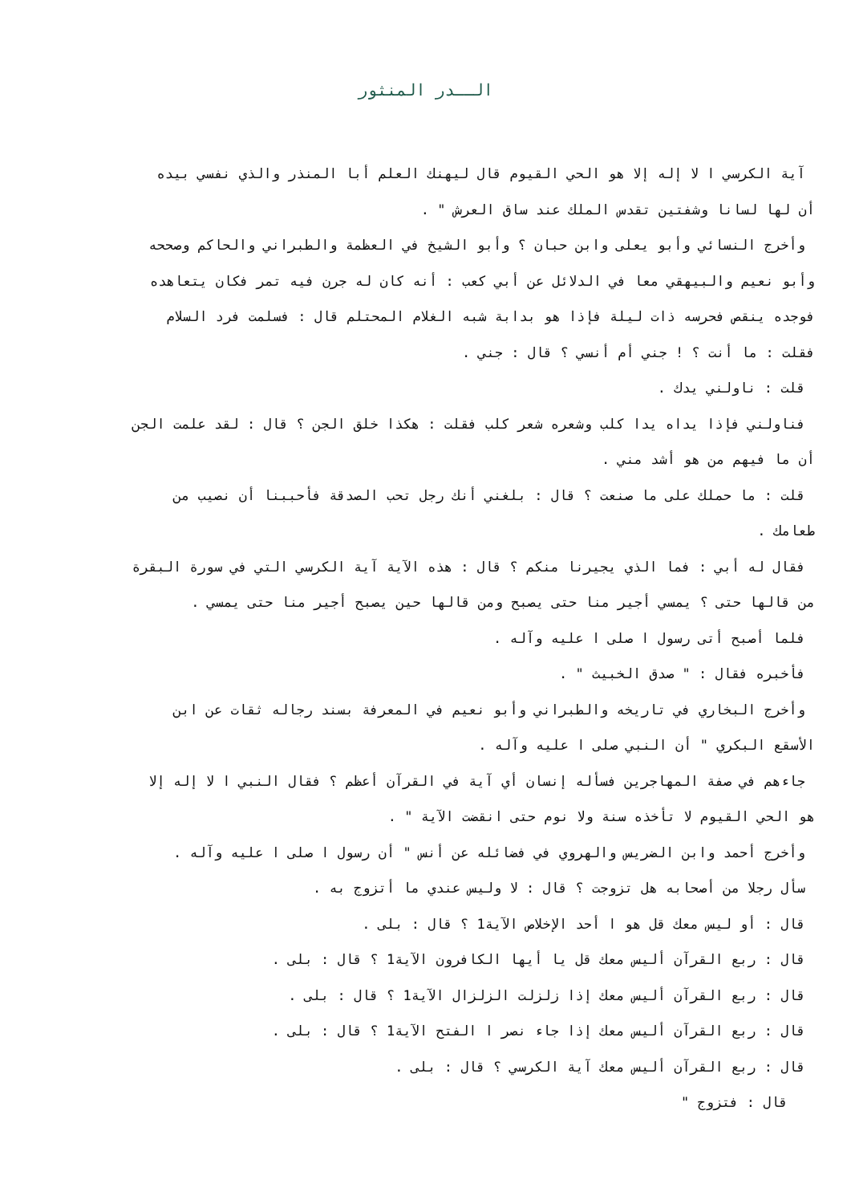الــدر المنثور
آية الكرسي ا لا إله إلا هو الحي القيوم قال ليهنك العلم أبا المنذر والذي نفسي بيده
أن لها لسانا وشفتين تقدس الملك عند ساق العرش " .
وأخرج النسائي وأبو يعلى وابن حبان ؟ وأبو الشيخ في العظمة والطبراني والحاكم وصححه
وأبو نعيم والبيهقي معا في الدلائل عن أبي كعب : أنه كان له جرن فيه تمر فكان يتعاهده
فوجده ينقص فحرسه ذات ليلة فإذا هو بدابة شبه الغلام المحتلم قال : فسلمت فرد السلام
فقلت : ما أنت ؟ ! جني أم أنسي ؟ قال : جني .
قلت : ناولني يدك .
فناولني فإذا يداه يدا كلب وشعره شعر كلب فقلت : هكذا خلق الجن ؟ قال : لقد علمت الجن
أن ما فيهم من هو أشد مني .
قلت : ما حملك على ما صنعت ؟ قال : بلغني أنك رجل تحب الصدقة فأحببنا أن نصيب من
طعامك .
فقال له أبي : فما الذي يجيرنا منكم ؟ قال : هذه الآية آية الكرسي التي في سورة البقرة
من قالها حتى ؟ يمسي أجير منا حتى يصبح ومن قالها حين يصبح أجير منا حتى يمسي .
فلما أصبح أتى رسول ا صلى ا عليه وآله .
فأخبره فقال : " صدق الخبيث " .
وأخرج البخاري في تاريخه والطبراني وأبو نعيم في المعرفة بسند رجاله ثقات عن ابن
الأسقع البكري " أن النبي صلى ا عليه وآله .
جاءهم في صفة المهاجرين فسأله إنسان أي آية في القرآن أعظم ؟ فقال النبي ا لا إله إلا
هو الحي القيوم لا تأخذه سنة ولا نوم حتى انقضت الآية " .
وأخرج أحمد وابن الضريس والهروي في فضائله عن أنس " أن رسول ا صلى ا عليه وآله .
سأل رجلا من أصحابه هل تزوجت ؟ قال : لا وليس عندي ما أتزوج به .
قال : أو ليس معك قل هو ا أحد الإخلاص الآية1 ؟ قال : بلى .
قال : ربع القرآن أليس معك قل يا أيها الكافرون الآية1 ؟ قال : بلى .
قال : ربع القرآن أليس معك إذا زلزلت الزلزال الآية1 ؟ قال : بلى .
قال : ربع القرآن أليس معك إذا جاء نصر ا الفتح الآية1 ؟ قال : بلى .
قال : ربع القرآن أليس معك آية الكرسي ؟ قال : بلى .
قال : فتزوج "